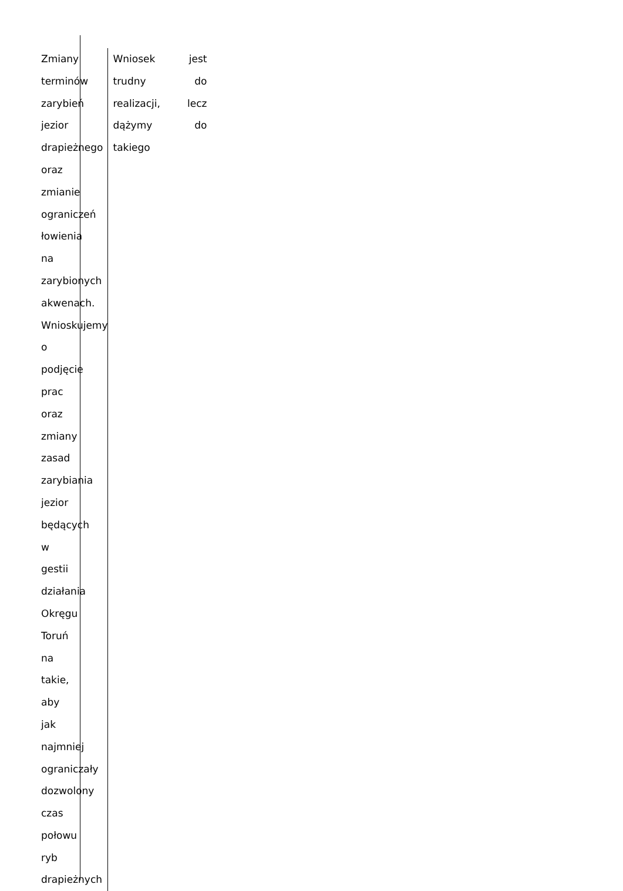| Zmiany terminów zarybień jezior drapieżnego oraz zmianie ograniczeń łowienia na zarybionych akwenach. Wnioskujemy o podjęcie prac oraz zmiany zasad zarybiania jezior będących w gestii działania Okręgu Toruń na takie, aby jak najmniej ograniczały dozwolony czas połowu ryb drapieżnych | Wniosek jest trudny do realizacji, lecz dążymy do takiego |